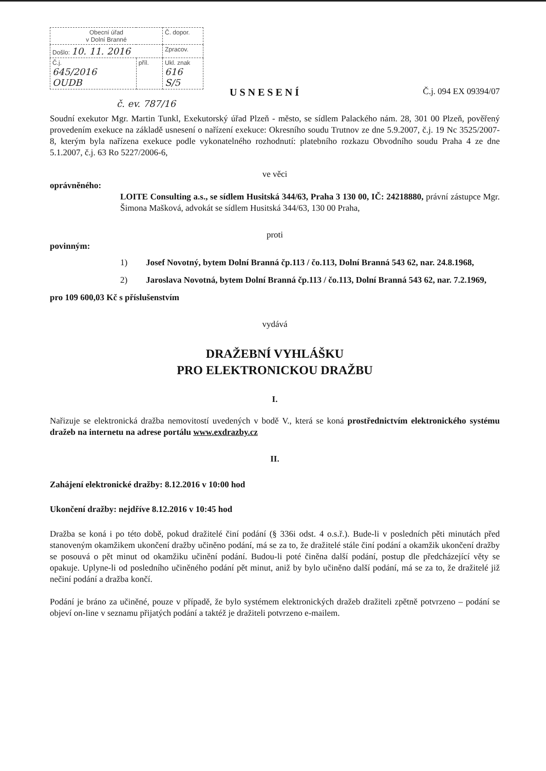| Obecní úřad v Dolní Branné | | Č. dopor. |
| Došlo: 10. 11. 2016 | | Zpracov. |
| Č.j. 645/2016 OUDB | příl. | Ukl. znak 616 S/5 |
Č.j. 094 EX 09394/07
USNESENÍ
č. ev. 787/16
Soudní exekutor Mgr. Martin Tunkl, Exekutorský úřad Plzeň - město, se sídlem Palackého nám. 28, 301 00 Plzeň, pověřený provedením exekuce na základě usnesení o nařízení exekuce: Okresního soudu Trutnov ze dne 5.9.2007, č.j. 19 Nc 3525/2007-8, kterým byla nařízena exekuce podle vykonatelného rozhodnutí: platebního rozkazu Obvodního soudu Praha 4 ze dne 5.1.2007, č.j. 63 Ro 5227/2006-6,
ve věci
oprávněného:
LOITE Consulting a.s., se sídlem Husitská 344/63, Praha 3 130 00, IČ: 24218880, právní zástupce Mgr. Šimona Mašková, advokát se sídlem Husitská 344/63, 130 00 Praha,
proti
povinným:
1) Josef Novotný, bytem Dolní Branná čp.113 / čo.113, Dolní Branná 543 62, nar. 24.8.1968,
2) Jaroslava Novotná, bytem Dolní Branná čp.113 / čo.113, Dolní Branná 543 62, nar. 7.2.1969,
pro 109 600,03 Kč s příslušenstvím
vydává
DRAŽEBNÍ VYHLÁŠKU
PRO ELEKTRONICKOU DRAŽBU
I.
Nařizuje se elektronická dražba nemovitostí uvedených v bodě V., která se koná prostřednictvím elektronického systému dražeb na internetu na adrese portálu www.exdrazby.cz
II.
Zahájení elektronické dražby: 8.12.2016 v 10:00 hod
Ukončení dražby: nejdříve 8.12.2016 v 10:45 hod
Dražba se koná i po této době, pokud dražitelé činí podání (§ 336i odst. 4 o.s.ř.). Bude-li v posledních pěti minutách před stanoveným okamžikem ukončení dražby učiněno podání, má se za to, že dražitelé stále činí podání a okamžik ukončení dražby se posouvá o pět minut od okamžiku učinění podání. Budou-li poté činěna další podání, postup dle předcházející věty se opakuje. Uplyne-li od posledního učiněného podání pět minut, aniž by bylo učiněno další podání, má se za to, že dražitelé již nečiní podání a dražba končí.
Podání je bráno za učiněné, pouze v případě, že bylo systémem elektronických dražeb dražiteli zpětně potvrzeno – podání se objeví on-line v seznamu přijatých podání a taktéž je dražiteli potvrzeno e-mailem.